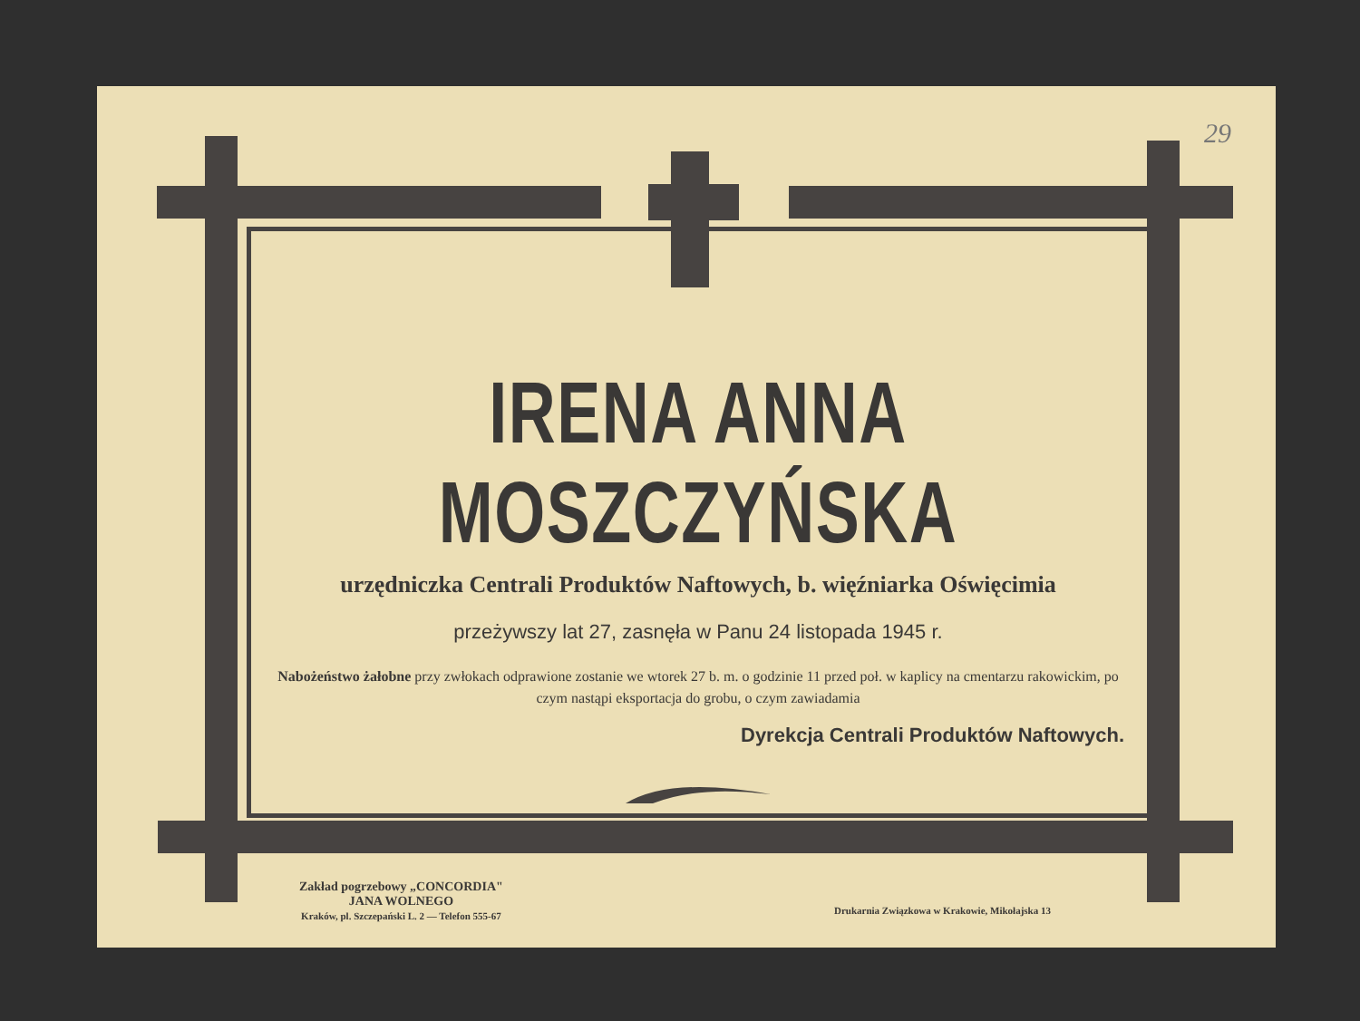29
IRENA ANNA MOSZCZYŃSKA
urzędniczka Centrali Produktów Naftowych, b. więźniarka Oświęcimia
przeżywszy lat 27, zasnęła w Panu 24 listopada 1945 r.
Nabożeństwo żałobne przy zwłokach odprawione zostanie we wtorek 27 b. m. o godzinie 11 przed poł. w kaplicy na cmentarzu rakowickim, po czym nastąpi eksportacja do grobu, o czym zawiadamia
Dyrekcja Centrali Produktów Naftowych.
Zakład pogrzebowy „CONCORDIA"
JANA WOLNEGO
Kraków, pl. Szczepański L. 2 — Telefon 555-67
Drukarnia Związkowa w Krakowie, Mikołajska 13